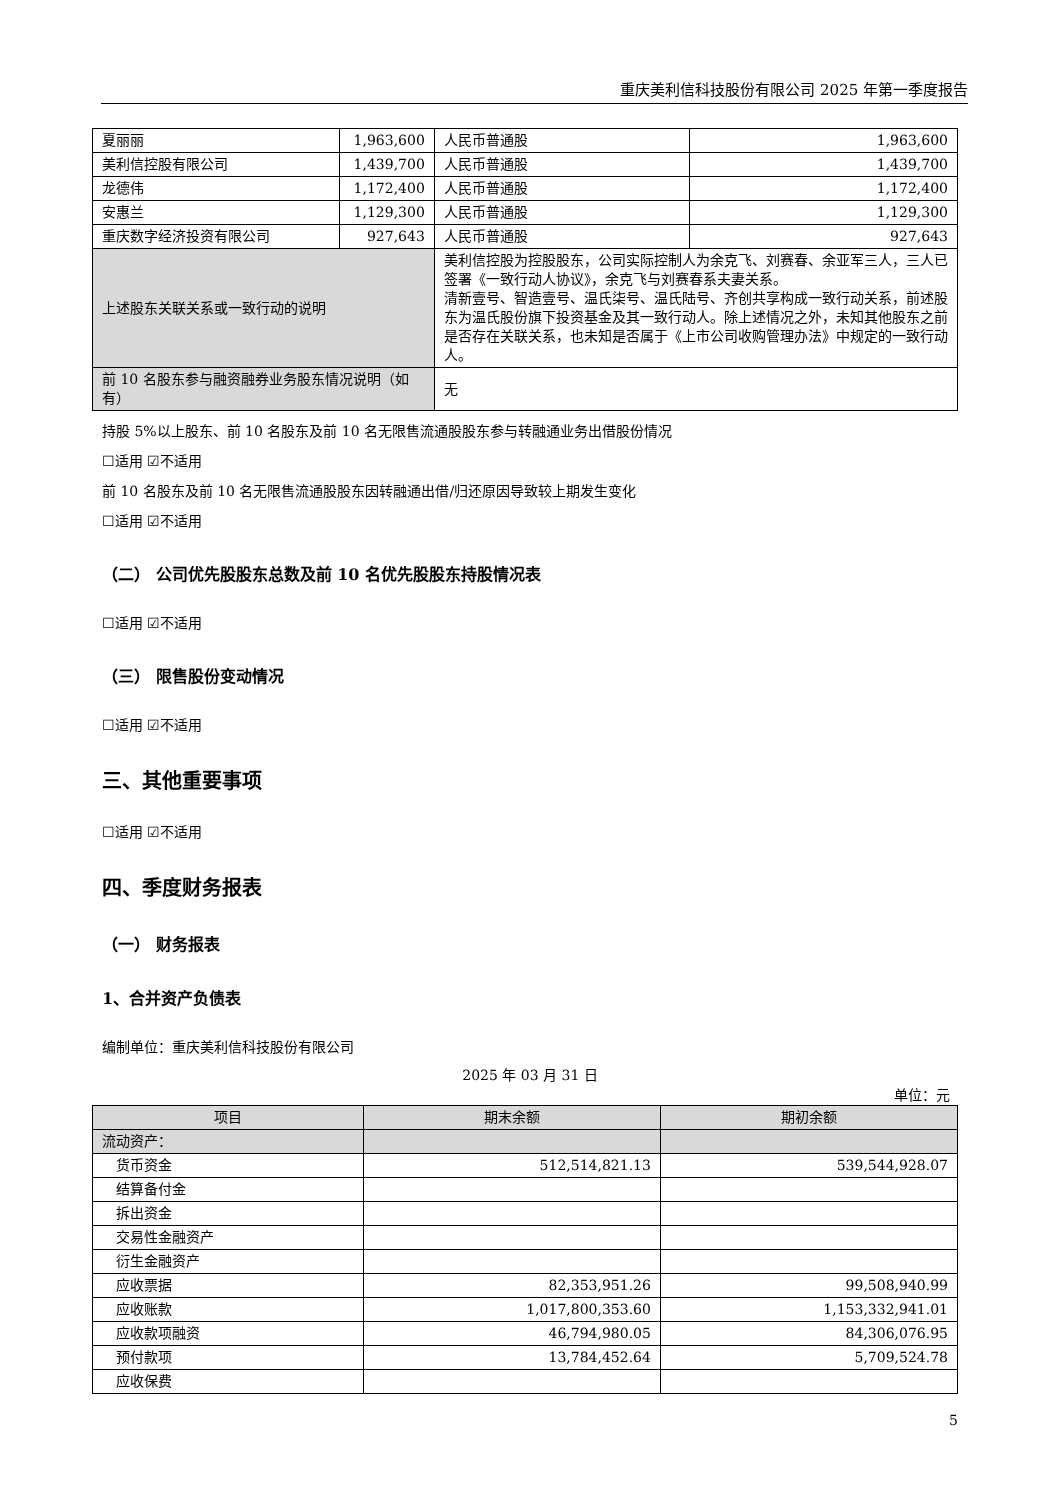重庆美利信科技股份有限公司 2025 年第一季度报告
| 夏丽丽 | 1,963,600 | | 人民币普通股 | 1,963,600 |
| 美利信控股有限公司 | 1,439,700 | | 人民币普通股 | 1,439,700 |
| 龙德伟 | 1,172,400 | | 人民币普通股 | 1,172,400 |
| 安惠兰 | 1,129,300 | | 人民币普通股 | 1,129,300 |
| 重庆数字经济投资有限公司 | 927,643 | | 人民币普通股 | 927,643 |
| 上述股东关联关系或一致行动的说明 | | 美利信控股为控股股东，公司实际控制人为余克飞、刘赛春、余亚军三人，三人已签署《一致行动人协议》，余克飞与刘赛春系夫妻关系。 清新壹号、智造壹号、温氏柒号、温氏陆号、齐创共享构成一致行动关系，前述股东为温氏股份旗下投资基金及其一致行动人。除上述情况之外，未知其他股东之前是否存在关联关系，也未知是否属于《上市公司收购管理办法》中规定的一致行动人。 | | |
| 前 10 名股东参与融资融券业务股东情况说明（如有） | | 无 | | |
持股 5%以上股东、前 10 名股东及前 10 名无限售流通股股东参与转融通业务出借股份情况
☐适用 ☑不适用
前 10 名股东及前 10 名无限售流通股股东因转融通出借/归还原因导致较上期发生变化
☐适用 ☑不适用
（二） 公司优先股股东总数及前 10 名优先股股东持股情况表
☐适用 ☑不适用
（三） 限售股份变动情况
☐适用 ☑不适用
三、其他重要事项
☐适用 ☑不适用
四、季度财务报表
（一） 财务报表
1、合并资产负债表
编制单位：重庆美利信科技股份有限公司
2025 年 03 月 31 日
单位：元
| 项目 | 期末余额 | 期初余额 |
| --- | --- | --- |
| 流动资产： | | |
| 货币资金 | 512,514,821.13 | 539,544,928.07 |
| 结算备付金 | | |
| 拆出资金 | | |
| 交易性金融资产 | | |
| 衍生金融资产 | | |
| 应收票据 | 82,353,951.26 | 99,508,940.99 |
| 应收账款 | 1,017,800,353.60 | 1,153,332,941.01 |
| 应收款项融资 | 46,794,980.05 | 84,306,076.95 |
| 预付款项 | 13,784,452.64 | 5,709,524.78 |
| 应收保费 | | |
5